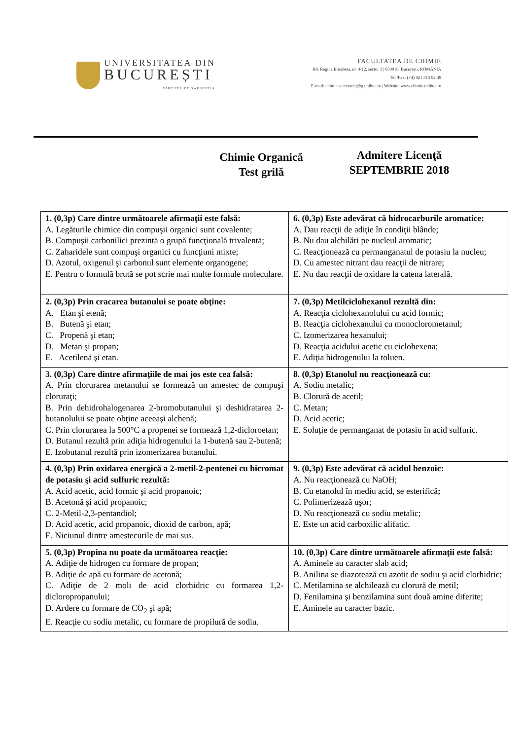UNIVERSITATEA DIN
BUCUREȘTI
VIRTUTE ET SAPIENTIA
FACULTATEA DE CHIMIE
Bd. Regina Elisabeta, nr. 4-12, sector 3 | 030018, București, ROMÂNIA
Tel./Fax: (+4) 021 315 92 49
E-mail: chimie.secretariat@g.unibuc.ro | Website: www.chimie.unibuc.ro
Chimie Organică
Test grilă
Admitere Licenţă
SEPTEMBRIE 2018
| 1. (0,3p) Care dintre următoarele afirmaţii este falsă: A. Legăturile chimice din compuşii organici sunt covalente; B. Compuşii carbonilici prezintă o grupă funcţională trivalentă; C. Zaharidele sunt compuşi organici cu funcţiuni mixte; D. Azotul, oxigenul şi carbonul sunt elemente organogene; E. Pentru o formulă brută se pot scrie mai multe formule moleculare. | 6. (0,3p) Este adevărat că hidrocarburile aromatice: A. Dau reacţii de adiţie în condiţii blânde; B. Nu dau alchilări pe nucleul aromatic; C. Reacţionează cu permanganatul de potasiu la nucleu; D. Cu amestec nitrant dau reacţii de nitrare; E. Nu dau reacţii de oxidare la catena laterală. |
| 2. (0,3p) Prin cracarea butanului se poate obţine: A. Etan şi etenă; B. Butenă şi etan; C. Propenă şi etan; D. Metan şi propan; E. Acetilenă şi etan. | 7. (0,3p) Metilciclohexanul rezultă din: A. Reacţia ciclohexanolului cu acid formic; B. Reacţia ciclohexanului cu monoclorometanul; C. Izomerizarea hexanului; D. Reacţia acidului acetic cu ciclohexena; E. Adiţia hidrogenului la toluen. |
| 3. (0,3p) Care dintre afirmaţiile de mai jos este cea falsă: A. Prin clorurarea metanului se formează un amestec de compuşi cloruraţi; B. Prin dehidrohalogenarea 2-bromobutanului şi deshidratarea 2-butanolului se poate obţine aceeaşi alchenă; C. Prin clorurarea la 500°C a propenei se formează 1,2-dicloroetan; D. Butanul rezultă prin adiţia hidrogenului la 1-butenă sau 2-butenă; E. Izobutanul rezultă prin izomerizarea butanului. | 8. (0,3p) Etanolul nu reacţionează cu: A. Sodiu metalic; B. Clorură de acetil; C. Metan; D. Acid acetic; E. Soluție de permanganat de potasiu în acid sulfuric. |
| 4. (0,3p) Prin oxidarea energică a 2-metil-2-pentenei cu bicromat de potasiu şi acid sulfuric rezultă: A. Acid acetic, acid formic şi acid propanoic; B. Acetonă şi acid propanoic; C. 2-Metil-2,3-pentandiol; D. Acid acetic, acid propanoic, dioxid de carbon, apă; E. Niciunul dintre amestecurile de mai sus. | 9. (0,3p) Este adevărat că acidul benzoic: A. Nu reacţionează cu NaOH; B. Cu etanolul în mediu acid, se esterifică ; C. Polimerizează uşor; D. Nu reacţionează cu sodiu metalic; E. Este un acid carboxilic alifatic. |
| 5. (0,3p) Propina nu poate da următoarea reacţie: A. Adiţie de hidrogen cu formare de propan; B. Adiţie de apă cu formare de acetonă; C. Adiţie de 2 moli de acid clorhidric cu formarea 1,2-dicloropropanului; D. Ardere cu formare de CO<sub>2</sub> şi apă; E. Reacţie cu sodiu metalic, cu formare de propilură de sodiu. | 10. (0,3p) Care dintre următoarele afirmaţii este falsă: A. Aminele au caracter slab acid; B. Anilina se diazotează cu azotit de sodiu şi acid clorhidric; C. Metilamina se alchilează cu clorură de metil; D. Fenilamina şi benzilamina sunt două amine diferite; E. Aminele au caracter bazic. |